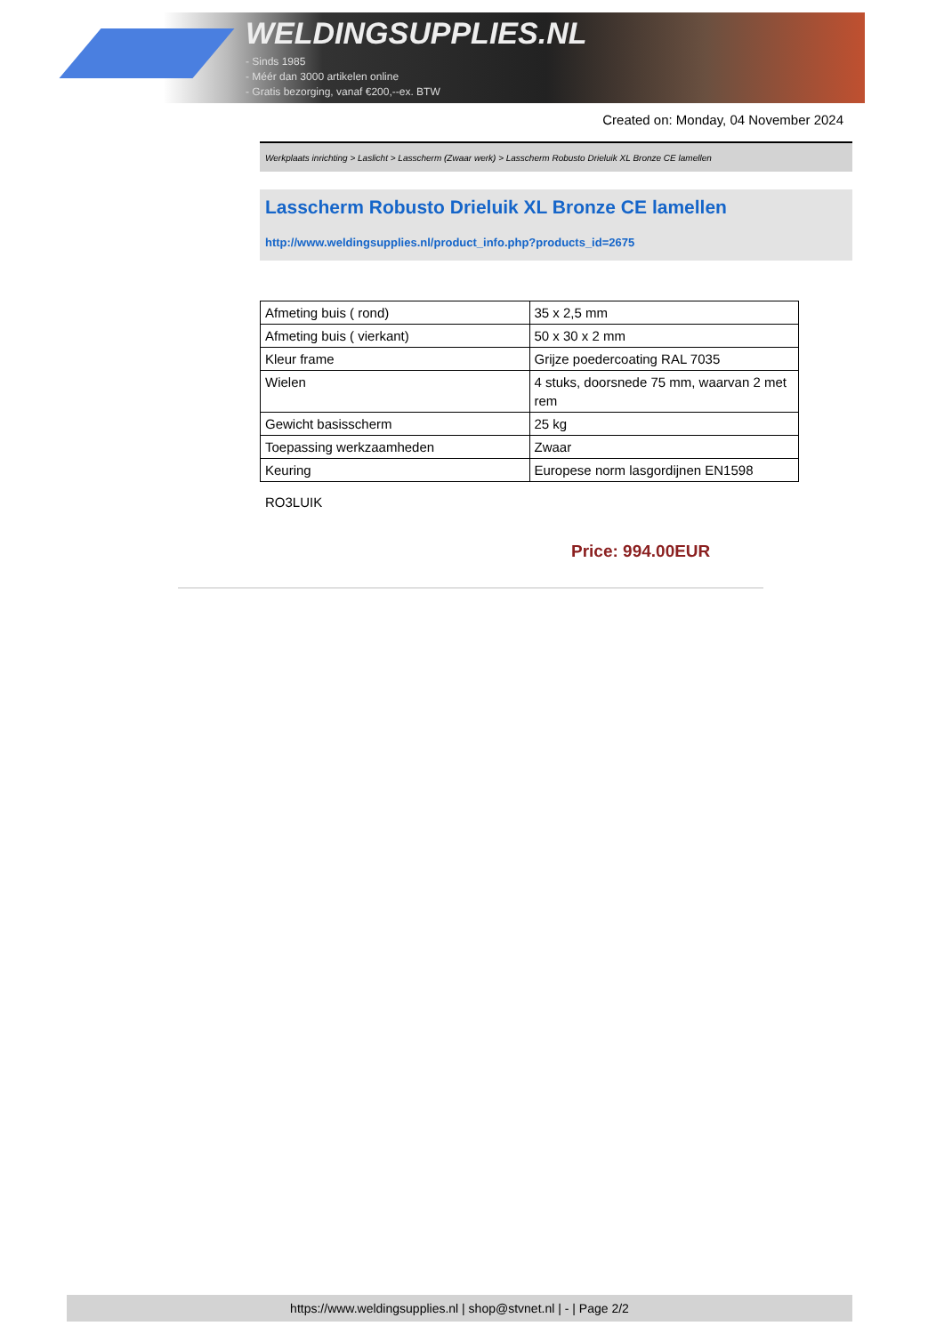WELDINGSUPPLIES.NL
- Sinds 1985
- Méér dan 3000 artikelen online
- Gratis bezorging, vanaf €200,--ex. BTW
Created on: Monday, 04 November 2024
Werkplaats inrichting > Laslicht > Lasscherm (Zwaar werk) > Lasscherm Robusto Drieluik XL Bronze CE lamellen
Lasscherm Robusto Drieluik XL Bronze CE lamellen
http://www.weldingsupplies.nl/product_info.php?products_id=2675
| Afmeting buis ( rond) | 35 x 2,5 mm |
| Afmeting buis ( vierkant) | 50 x 30 x 2 mm |
| Kleur frame | Grijze poedercoating RAL 7035 |
| Wielen | 4 stuks, doorsnede 75 mm, waarvan 2 met rem |
| Gewicht basisscherm | 25 kg |
| Toepassing werkzaamheden | Zwaar |
| Keuring | Europese norm lasgordijnen EN1598 |
RO3LUIK
Price: 994.00EUR
https://www.weldingsupplies.nl | shop@stvnet.nl | - | Page 2/2